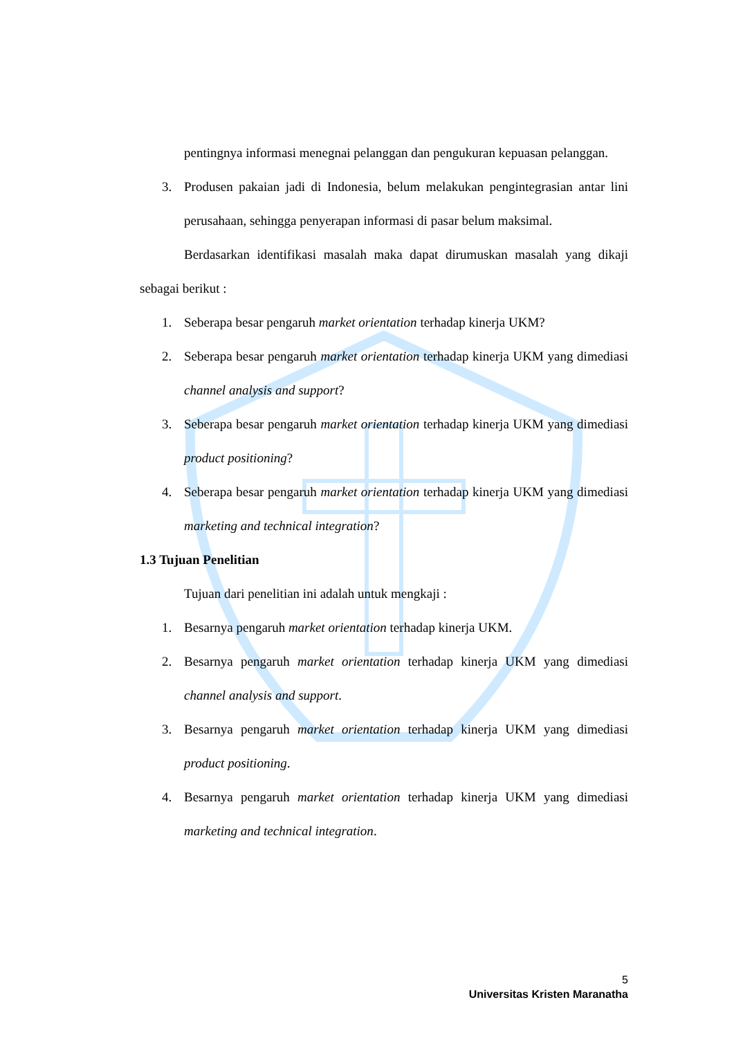pentingnya informasi menegnai pelanggan dan pengukuran kepuasan pelanggan.
3. Produsen pakaian jadi di Indonesia, belum melakukan pengintegrasian antar lini perusahaan, sehingga penyerapan informasi di pasar belum maksimal.
Berdasarkan identifikasi masalah maka dapat dirumuskan masalah yang dikaji sebagai berikut :
1. Seberapa besar pengaruh market orientation terhadap kinerja UKM?
2. Seberapa besar pengaruh market orientation terhadap kinerja UKM yang dimediasi channel analysis and support?
3. Seberapa besar pengaruh market orientation terhadap kinerja UKM yang dimediasi product positioning?
4. Seberapa besar pengaruh market orientation terhadap kinerja UKM yang dimediasi marketing and technical integration?
1.3 Tujuan Penelitian
Tujuan dari penelitian ini adalah untuk mengkaji :
1. Besarnya pengaruh market orientation terhadap kinerja UKM.
2. Besarnya pengaruh market orientation terhadap kinerja UKM yang dimediasi channel analysis and support.
3. Besarnya pengaruh market orientation terhadap kinerja UKM yang dimediasi product positioning.
4. Besarnya pengaruh market orientation terhadap kinerja UKM yang dimediasi marketing and technical integration.
5
Universitas Kristen Maranatha